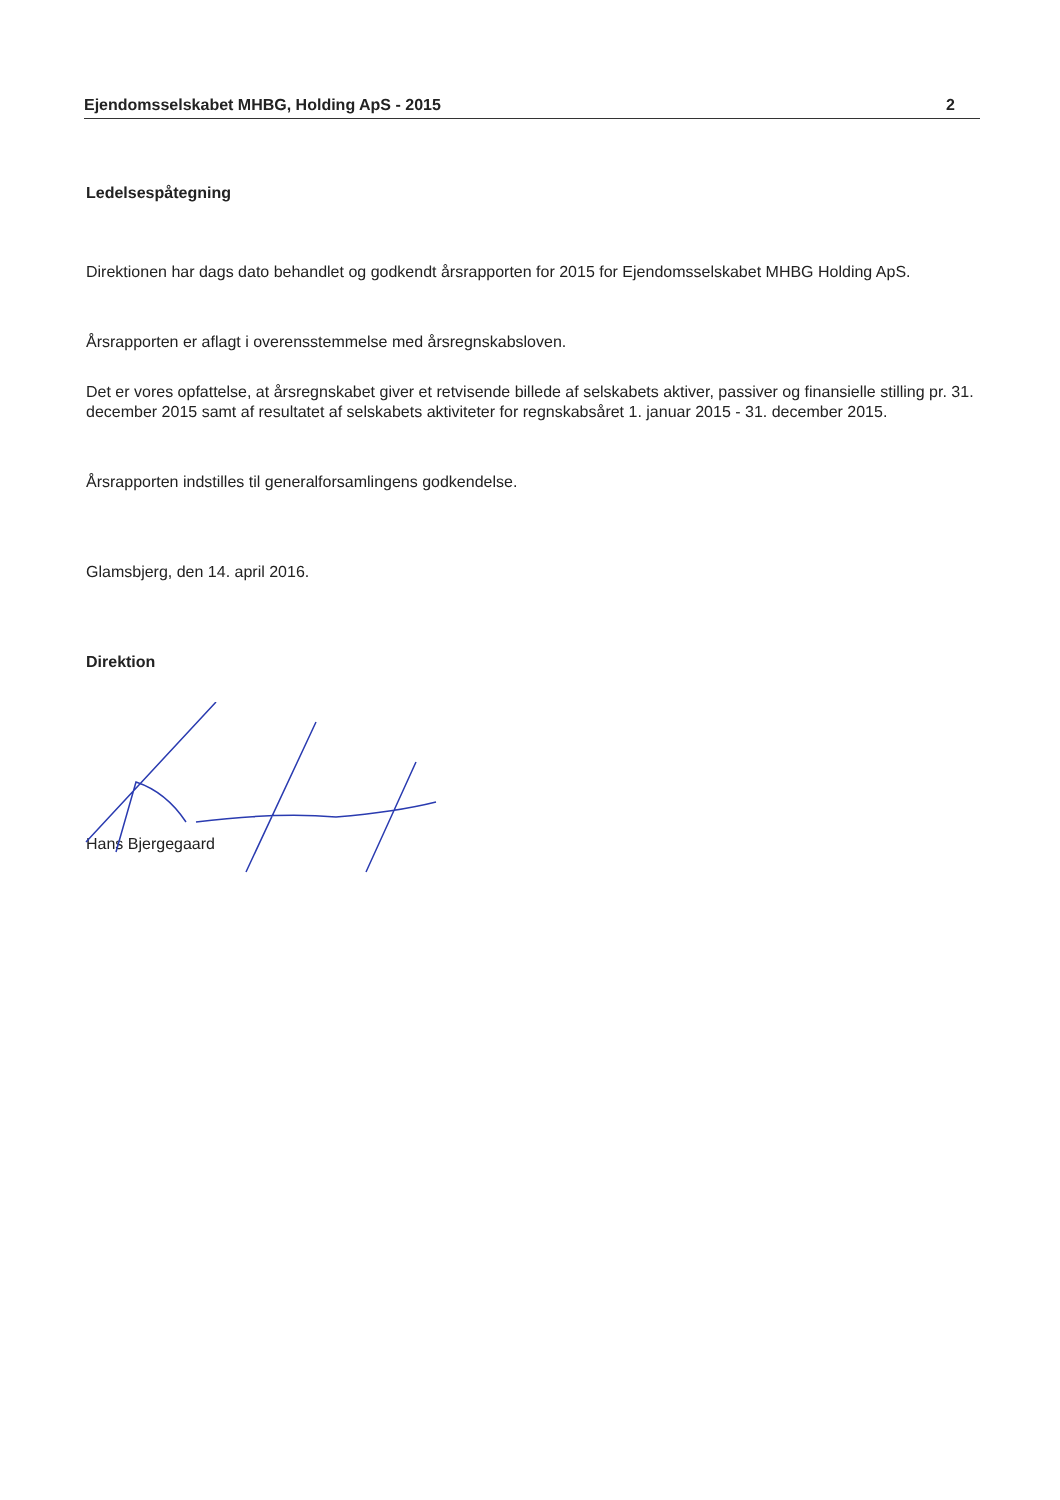Ejendomsselskabet MHBG, Holding ApS - 2015 2
Ledelsespåtegning
Direktionen har dags dato behandlet og godkendt årsrapporten for 2015 for Ejendomsselskabet MHBG Holding ApS.
Årsrapporten er aflagt i overensstemmelse med årsregnskabsloven.
Det er vores opfattelse, at årsregnskabet giver et retvisende billede af selskabets aktiver, passiver og finansielle stilling pr. 31. december 2015 samt af resultatet af selskabets aktiviteter for regnskabsåret 1. januar 2015 - 31. december 2015.
Årsrapporten indstilles til generalforsamlingens godkendelse.
Glamsbjerg, den 14. april 2016.
Direktion
Hans Bjergegaard